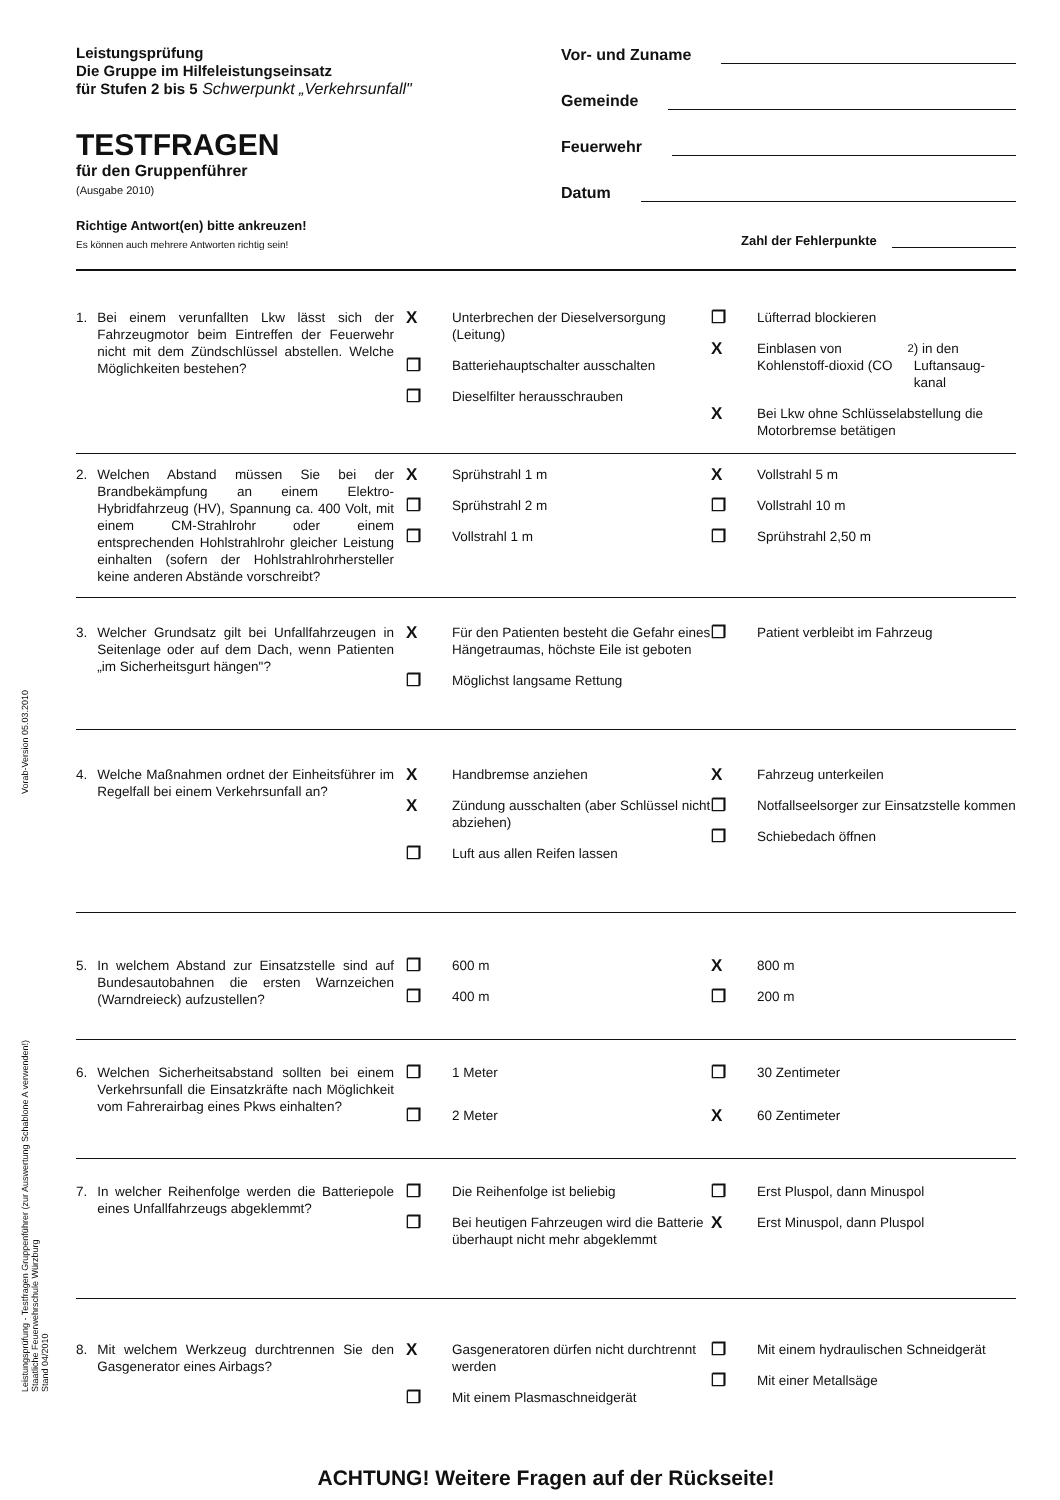Vorab-Version 05.03.2010
Leistungsprüfung - Testfragen Gruppenführer (zur Auswertung Schablone A verwenden!)
Staatliche Feuerwehrschule Würzburg
Stand 04/2010
Leistungsprüfung
Die Gruppe im Hilfeleistungseinsatz
für Stufen 2 bis 5 Schwerpunkt „Verkehrsunfall"
TESTFRAGEN
für den Gruppenführer
(Ausgabe 2010)
Richtige Antwort(en) bitte ankreuzen!
Es können auch mehrere Antworten richtig sein!
Vor- und Zuname
Gemeinde
Feuerwehr
Datum
Zahl der Fehlerpunkte
1. Bei einem verunfallten Lkw lässt sich der Fahrzeugmotor beim Eintreffen der Feuerwehr nicht mit dem Zündschlüssel abstellen. Welche Möglichkeiten bestehen?
X Unterbrechen der Dieselversorgung (Leitung)
❐ Batteriehauptschalter ausschalten
❐ Dieselfilter herausschrauben
❐ Lüfterrad blockieren
X Einblasen von Kohlenstoff-dioxid (CO<sub>2</sub>) in den Luftansaug-kanal
X Bei Lkw ohne Schlüsselabstellung die Motorbremse betätigen
2. Welchen Abstand müssen Sie bei der Brandbekämpfung an einem Elektro-Hybridfahrzeug (HV), Spannung ca. 400 Volt, mit einem CM-Strahlrohr oder einem entsprechenden Hohlstrahlrohr gleicher Leistung einhalten (sofern der Hohlstrahlrohrhersteller keine anderen Abstände vorschreibt?
X Sprühstrahl 1 m
❐ Sprühstrahl 2 m
❐ Vollstrahl 1 m
X Vollstrahl 5 m
❐ Vollstrahl 10 m
❐ Sprühstrahl 2,50 m
3. Welcher Grundsatz gilt bei Unfallfahrzeugen in Seitenlage oder auf dem Dach, wenn Patienten „im Sicherheitsgurt hängen"?
X Für den Patienten besteht die Gefahr eines Hängetraumas, höchste Eile ist geboten
❐ Möglichst langsame Rettung
❐ Patient verbleibt im Fahrzeug
4. Welche Maßnahmen ordnet der Einheitsführer im Regelfall bei einem Verkehrsunfall an?
X Handbremse anziehen
X Zündung ausschalten (aber Schlüssel nicht abziehen)
❐ Luft aus allen Reifen lassen
X Fahrzeug unterkeilen
❐ Notfallseelsorger zur Einsatzstelle kommen
❐ Schiebedach öffnen
5. In welchem Abstand zur Einsatzstelle sind auf Bundesautobahnen die ersten Warnzeichen (Warndreieck) aufzustellen?
❐ 600 m
❐ 400 m
X 800 m
❐ 200 m
6. Welchen Sicherheitsabstand sollten bei einem Verkehrsunfall die Einsatzkräfte nach Möglichkeit vom Fahrerairbag eines Pkws einhalten?
❐ 1 Meter
❐ 2 Meter
❐ 30 Zentimeter
X 60 Zentimeter
7. In welcher Reihenfolge werden die Batteriepole eines Unfallfahrzeugs abgeklemmt?
❐ Die Reihenfolge ist beliebig
❐ Bei heutigen Fahrzeugen wird die Batterie überhaupt nicht mehr abgeklemmt
❐ Erst Pluspol, dann Minuspol
X Erst Minuspol, dann Pluspol
8. Mit welchem Werkzeug durchtrennen Sie den Gasgenerator eines Airbags?
X Gasgeneratoren dürfen nicht durchtrennt werden
❐ Mit einem Plasmaschneidgerät
❐ Mit einem hydraulischen Schneidgerät
❐ Mit einer Metallsäge
ACHTUNG! Weitere Fragen auf der Rückseite!